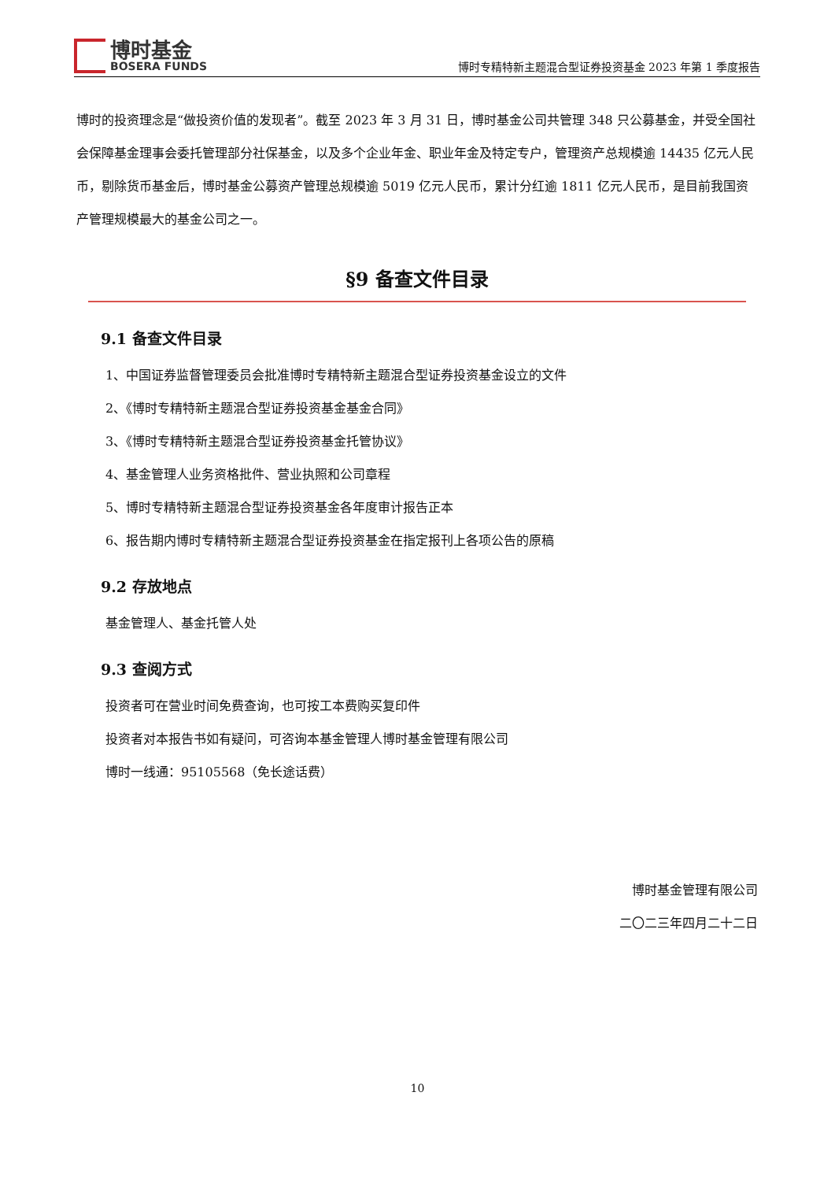博时基金
BOSERA FUNDS
博时专精特新主题混合型证券投资基金 2023 年第 1 季度报告
博时的投资理念是“做投资价值的发现者”。截至 2023 年 3 月 31 日，博时基金公司共管理 348 只公募基金，并受全国社会保障基金理事会委托管理部分社保基金，以及多个企业年金、职业年金及特定专户，管理资产总规模逾 14435 亿元人民币，剔除货币基金后，博时基金公募资产管理总规模逾 5019 亿元人民币，累计分红逾 1811 亿元人民币，是目前我国资产管理规模最大的基金公司之一。
§9 备查文件目录
9.1 备查文件目录
1、中国证券监督管理委员会批准博时专精特新主题混合型证券投资基金设立的文件
2、《博时专精特新主题混合型证券投资基金基金合同》
3、《博时专精特新主题混合型证券投资基金托管协议》
4、基金管理人业务资格批件、营业执照和公司章程
5、博时专精特新主题混合型证券投资基金各年度审计报告正本
6、报告期内博时专精特新主题混合型证券投资基金在指定报刊上各项公告的原稿
9.2 存放地点
基金管理人、基金托管人处
9.3 查阅方式
投资者可在营业时间免费查询，也可按工本费购买复印件
投资者对本报告书如有疑问，可咨询本基金管理人博时基金管理有限公司
博时一线通：95105568（免长途话费）
博时基金管理有限公司
二〇二三年四月二十二日
10